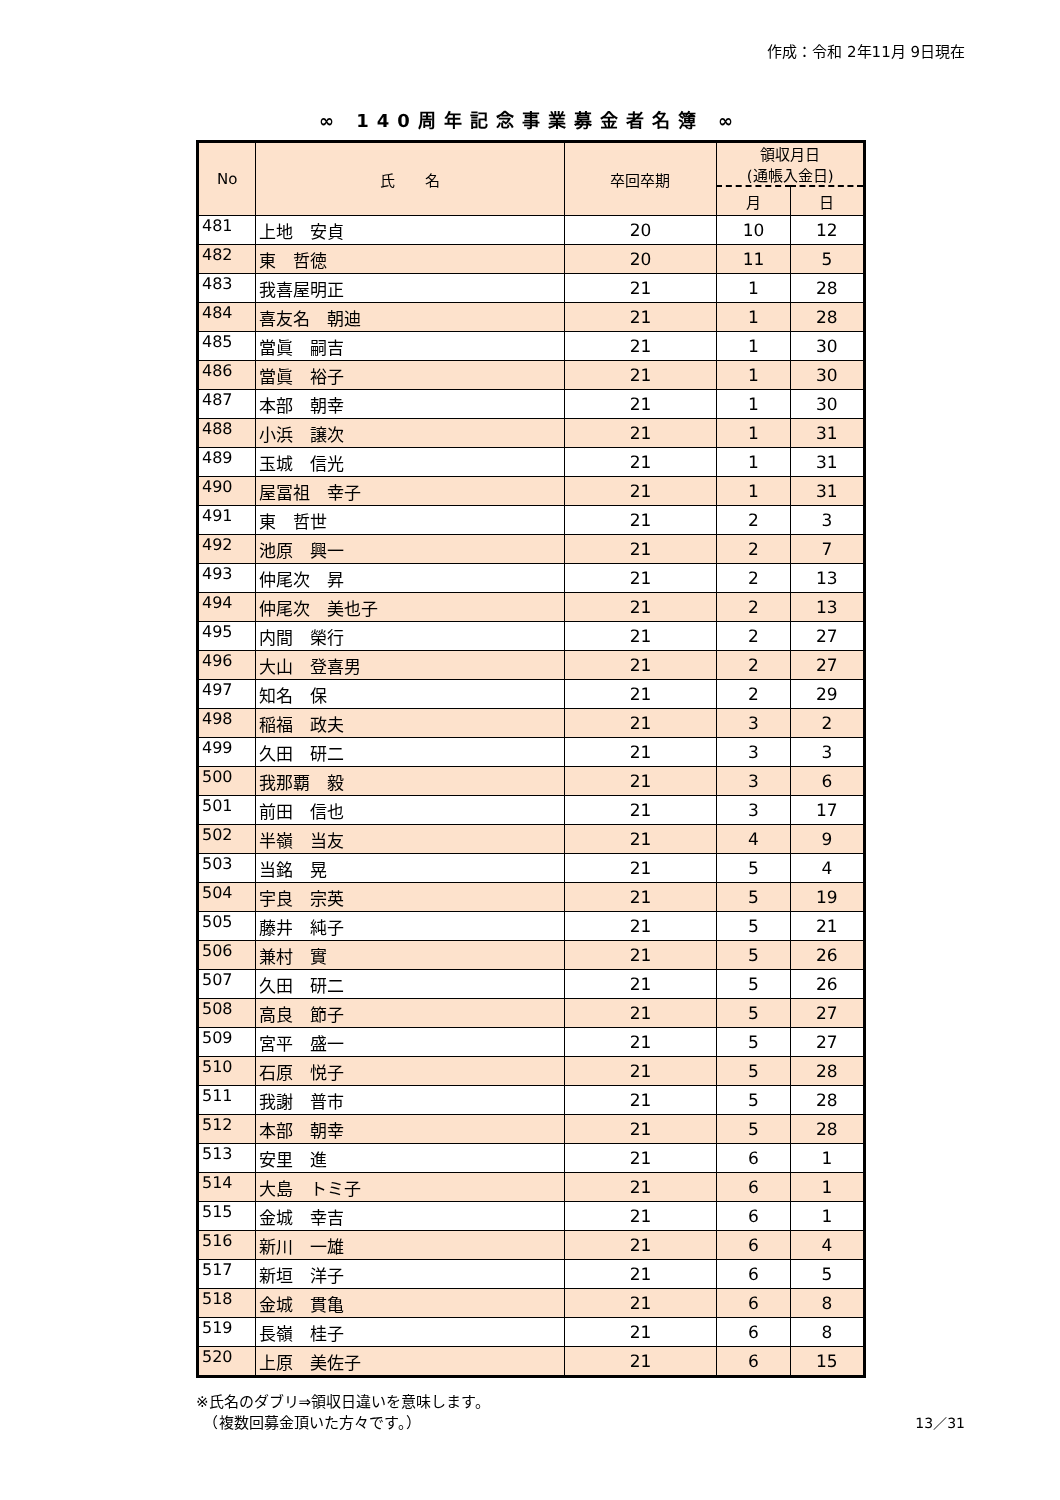作成：令和 2年11月 9日現在
∞ 140周年記念事業募金者名簿 ∞
| No | 氏 名 | 卒回卒期 | 領収月日 (通帳入金日) | |
| --- | --- | --- | --- | --- |
| | | | 月 | 日 |
| 481 | 上地 安貞 | 20 | 10 | 12 |
| 482 | 東 哲徳 | 20 | 11 | 5 |
| 483 | 我喜屋明正 | 21 | 1 | 28 |
| 484 | 喜友名 朝迪 | 21 | 1 | 28 |
| 485 | 當眞 嗣吉 | 21 | 1 | 30 |
| 486 | 當眞 裕子 | 21 | 1 | 30 |
| 487 | 本部 朝幸 | 21 | 1 | 30 |
| 488 | 小浜 譲次 | 21 | 1 | 31 |
| 489 | 玉城 信光 | 21 | 1 | 31 |
| 490 | 屋冨祖 幸子 | 21 | 1 | 31 |
| 491 | 東 哲世 | 21 | 2 | 3 |
| 492 | 池原 興一 | 21 | 2 | 7 |
| 493 | 仲尾次 昇 | 21 | 2 | 13 |
| 494 | 仲尾次 美也子 | 21 | 2 | 13 |
| 495 | 内間 榮行 | 21 | 2 | 27 |
| 496 | 大山 登喜男 | 21 | 2 | 27 |
| 497 | 知名 保 | 21 | 2 | 29 |
| 498 | 稲福 政夫 | 21 | 3 | 2 |
| 499 | 久田 研二 | 21 | 3 | 3 |
| 500 | 我那覇 毅 | 21 | 3 | 6 |
| 501 | 前田 信也 | 21 | 3 | 17 |
| 502 | 半嶺 当友 | 21 | 4 | 9 |
| 503 | 当銘 晃 | 21 | 5 | 4 |
| 504 | 宇良 宗英 | 21 | 5 | 19 |
| 505 | 藤井 純子 | 21 | 5 | 21 |
| 506 | 兼村 實 | 21 | 5 | 26 |
| 507 | 久田 研二 | 21 | 5 | 26 |
| 508 | 高良 節子 | 21 | 5 | 27 |
| 509 | 宮平 盛一 | 21 | 5 | 27 |
| 510 | 石原 悦子 | 21 | 5 | 28 |
| 511 | 我謝 普市 | 21 | 5 | 28 |
| 512 | 本部 朝幸 | 21 | 5 | 28 |
| 513 | 安里 進 | 21 | 6 | 1 |
| 514 | 大島 トミ子 | 21 | 6 | 1 |
| 515 | 金城 幸吉 | 21 | 6 | 1 |
| 516 | 新川 一雄 | 21 | 6 | 4 |
| 517 | 新垣 洋子 | 21 | 6 | 5 |
| 518 | 金城 貫亀 | 21 | 6 | 8 |
| 519 | 長嶺 桂子 | 21 | 6 | 8 |
| 520 | 上原 美佐子 | 21 | 6 | 15 |
※氏名のダブリ⇒領収日違いを意味します。
　（複数回募金頂いた方々です。）
13／31